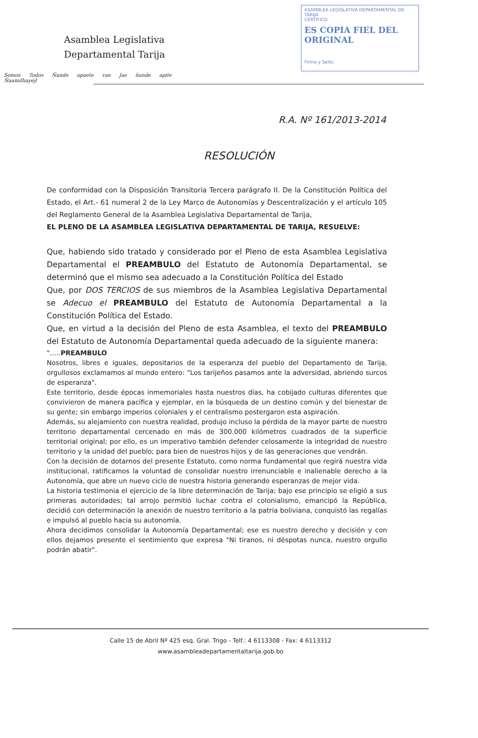Asamblea Legislativa
Departamental Tarija
Somos Todos Ñande apaete vae Jae ñande apite Ñaamilhayejl
ASAMBLEA LEGISLATIVA DEPARTAMENTAL DE TARIJA
CERTIFICO
ES COPIA FIEL DEL ORIGINAL
Firma y Sello:
R.A. Nº 161/2013-2014
RESOLUCIÓN
De conformidad con la Disposición Transitoria Tercera parágrafo II. De la Constitución Política del Estado, el Art.- 61 numeral 2 de la Ley Marco de Autonomías y Descentralización y el artículo 105 del Reglamento General de la Asamblea Legislativa Departamental de Tarija,
EL PLENO DE LA ASAMBLEA LEGISLATIVA DEPARTAMENTAL DE TARIJA, RESUELVE:
Que, habiendo sido tratado y considerado por el Pleno de esta Asamblea Legislativa Departamental el PREAMBULO del Estatuto de Autonomía Departamental, se determinó que el mismo sea adecuado a la Constitución Política del Estado
Que, por DOS TERCIOS de sus miembros de la Asamblea Legislativa Departamental se Adecuo el PREAMBULO del Estatuto de Autonomía Departamental a la Constitución Política del Estado.
Que, en virtud a la decisión del Pleno de esta Asamblea, el texto del PREAMBULO del Estatuto de Autonomía Departamental queda adecuado de la siguiente manera:
"…..PREAMBULO
Nosotros, libres e iguales, depositarios de la esperanza del pueblo del Departamento de Tarija, orgullosos exclamamos al mundo entero: "Los tarijeños pasamos ante la adversidad, abriendo surcos de esperanza".
Este territorio, desde épocas inmemoriales hasta nuestros días, ha cobijado culturas diferentes que convivieron de manera pacífica y ejemplar, en la búsqueda de un destino común y del bienestar de su gente; sin embargo imperios coloniales y el centralismo postergaron esta aspiración.
Además, su alejamiento con nuestra realidad, produjo incluso la pérdida de la mayor parte de nuestro territorio departamental cercenado en más de 300.000 kilómetros cuadrados de la superficie territorial original; por ello, es un imperativo también defender celosamente la integridad de nuestro territorio y la unidad del pueblo; para bien de nuestros hijos y de las generaciones que vendrán.
Con la decisión de dotarnos del presente Estatuto, como norma fundamental que regirá nuestra vida institucional, ratificamos la voluntad de consolidar nuestro irrenunciable e inalienable derecho a la Autonomía, que abre un nuevo ciclo de nuestra historia generando esperanzas de mejor vida.
La historia testimonia el ejercicio de la libre determinación de Tarija; bajo ese principio se eligió a sus primeras autoridades; tal arrojo permitió luchar contra el colonialismo, emancipó la República, decidió con determinación la anexión de nuestro territorio a la patria boliviana, conquistó las regalías e impulsó al pueblo hacia su autonomía.
Ahora decidimos consolidar la Autonomía Departamental; ese es nuestro derecho y decisión y con ellos dejamos presente el sentimiento que expresa "Ni tiranos, ni déspotas nunca, nuestro orgullo podrán abatir".
Calle 15 de Abril Nº 425 esq. Gral. Trigo - Telf.: 4 6113308 - Fax: 4 6113312
www.asambleadepartamentaltarija.gob.bo